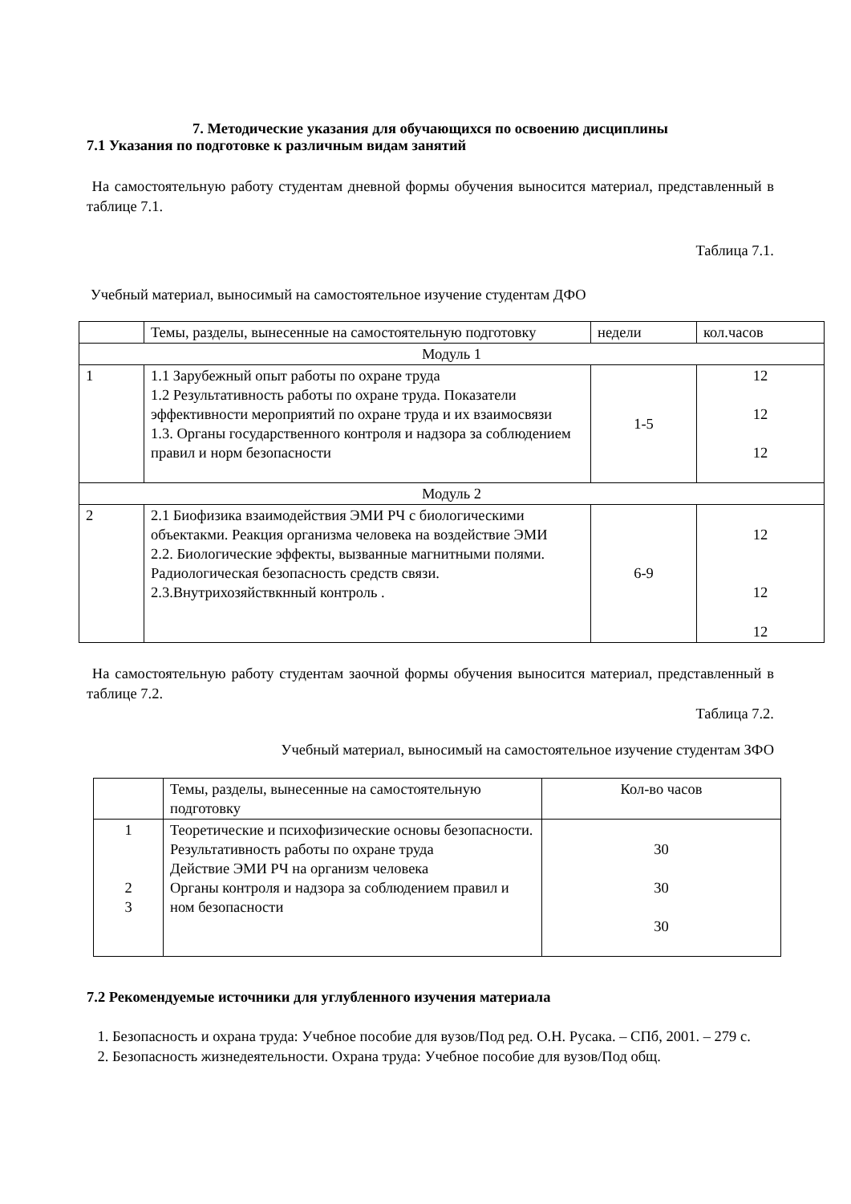7. Методические указания для обучающихся по освоению дисциплины
7.1 Указания по подготовке к различным видам занятий
На самостоятельную работу студентам дневной формы обучения выносится материал, представленный в таблице 7.1.
Таблица 7.1.
Учебный материал, выносимый на самостоятельное изучение студентам ДФО
| | Темы, разделы, вынесенные на самостоятельную подготовку | недели | кол.часов |
| Модуль 1 | | | |
| 1 | 1.1 Зарубежный опыт работы по охране труда 1.2 Результативность работы по охране труда. Показатели эффективности мероприятий по охране труда и их взаимосвязи 1.3. Органы государственного контроля и надзора за соблюдением правил и норм безопасности | 1-5 | 12 12 12 |
| Модуль 2 | | | |
| 2 | 2.1 Биофизика взаимодействия ЭМИ РЧ с биологическими объектакми. Реакция организма человека на воздействие ЭМИ 2.2. Биологические эффекты, вызванные магнитными полями. Радиологическая безопасность средств связи. 2.3.Внутрихозяйствкнный контроль . | 6-9 | 12 12 12 |
На самостоятельную работу студентам заочной формы обучения выносится материал, представленный в таблице 7.2.
Таблица 7.2.
Учебный материал, выносимый на самостоятельное изучение студентам ЗФО
| | Темы, разделы, вынесенные на самостоятельную подготовку | Кол-во часов |
| 1 2 3 | Теоретические и психофизические основы безопасности. Результативность работы по охране труда Действие ЭМИ РЧ на организм человека Органы контроля и надзора за соблюдением правил и ном безопасности | 30 30 30 |
7.2 Рекомендуемые источники для углубленного изучения материала
1. Безопасность и охрана труда: Учебное пособие для вузов/Под ред. О.Н. Русака. – СПб, 2001. – 279 с.
2. Безопасность жизнедеятельности. Охрана труда: Учебное пособие для вузов/Под общ.